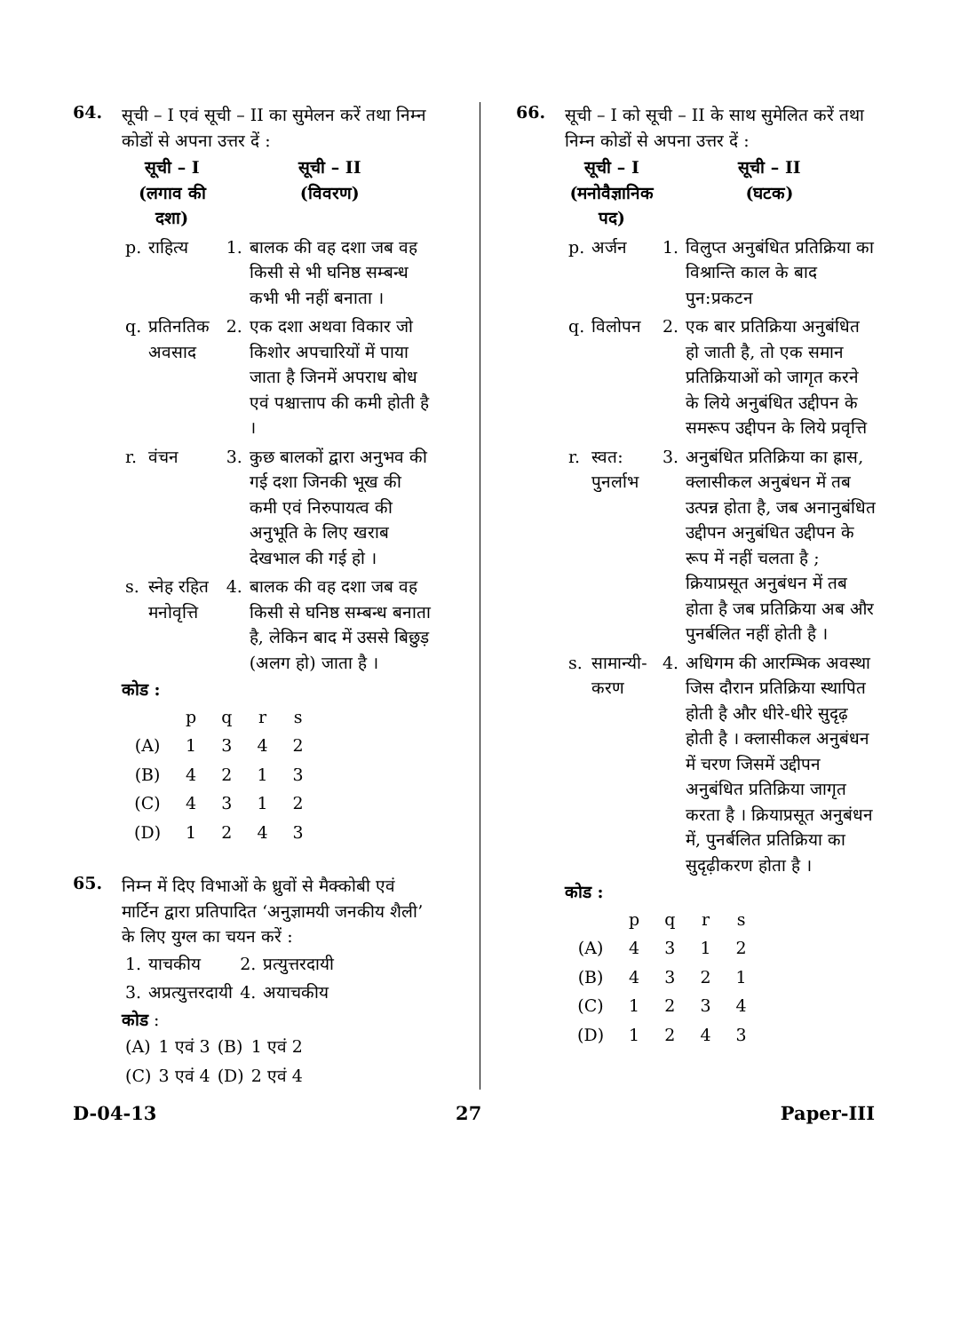64.
सूची – I एवं सूची – II का सुमेलन करें तथा निम्न कोडों से अपना उत्तर दें :
| सूची – I (लगाव की दशा) | | सूची – II (विवरण) | |
| --- | --- | --- | --- |
| p. | राहित्य | 1. | बालक की वह दशा जब वह किसी से भी घनिष्ठ सम्बन्ध कभी भी नहीं बनाता । |
| q. | प्रतिनतिक अवसाद | 2. | एक दशा अथवा विकार जो किशोर अपचारियों में पाया जाता है जिनमें अपराध बोध एवं पश्चात्ताप की कमी होती है । |
| r. | वंचन | 3. | कुछ बालकों द्वारा अनुभव की गई दशा जिनकी भूख की कमी एवं निरुपायत्व की अनुभूति के लिए खराब देखभाल की गई हो । |
| s. | स्नेह रहित मनोवृत्ति | 4. | बालक की वह दशा जब वह किसी से घनिष्ठ सम्बन्ध बनाता है, लेकिन बाद में उससे बिछुड़ (अलग हो) जाता है । |
कोड :
| | p | q | r | s |
| (A) | 1 | 3 | 4 | 2 |
| (B) | 4 | 2 | 1 | 3 |
| (C) | 4 | 3 | 1 | 2 |
| (D) | 1 | 2 | 4 | 3 |
65.
निम्न में दिए विभाओं के ध्रुवों से मैक्कोबी एवं मार्टिन द्वारा प्रतिपादित ‘अनुज्ञामयी जनकीय शैली’ के लिए युग्ल का चयन करें :
| 1. | याचकीय | 2. | प्रत्युत्तरदायी |
| 3. | अप्रत्युत्तरदायी | 4. | अयाचकीय |
कोड :
| (A) | 1 एवं 3 | (B) | 1 एवं 2 |
| (C) | 3 एवं 4 | (D) | 2 एवं 4 |
66.
सूची – I को सूची – II के साथ सुमेलित करें तथा निम्न कोडों से अपना उत्तर दें :
| सूची – I (मनोवैज्ञानिक पद) | | सूची – II (घटक) | |
| --- | --- | --- | --- |
| p. | अर्जन | 1. | विलुप्त अनुबंधित प्रतिक्रिया का विश्रान्ति काल के बाद पुन:प्रकटन |
| q. | विलोपन | 2. | एक बार प्रतिक्रिया अनुबंधित हो जाती है, तो एक समान प्रतिक्रियाओं को जागृत करने के लिये अनुबंधित उद्दीपन के समरूप उद्दीपन के लिये प्रवृत्ति |
| r. | स्वत: पुनर्लाभ | 3. | अनुबंधित प्रतिक्रिया का ह्रास, क्लासीकल अनुबंधन में तब उत्पन्न होता है, जब अनानुबंधित उद्दीपन अनुबंधित उद्दीपन के रूप में नहीं चलता है ; क्रियाप्रसूत अनुबंधन में तब होता है जब प्रतिक्रिया अब और पुनर्बलित नहीं होती है । |
| s. | सामान्यी-करण | 4. | अधिगम की आरम्भिक अवस्था जिस दौरान प्रतिक्रिया स्थापित होती है और धीरे-धीरे सुदृढ़ होती है । क्लासीकल अनुबंधन में चरण जिसमें उद्दीपन अनुबंधित प्रतिक्रिया जागृत करता है । क्रियाप्रसूत अनुबंधन में, पुनर्बलित प्रतिक्रिया का सुदृढ़ीकरण होता है । |
कोड :
| | p | q | r | s |
| (A) | 4 | 3 | 1 | 2 |
| (B) | 4 | 3 | 2 | 1 |
| (C) | 1 | 2 | 3 | 4 |
| (D) | 1 | 2 | 4 | 3 |
D-04-13 27 Paper-III